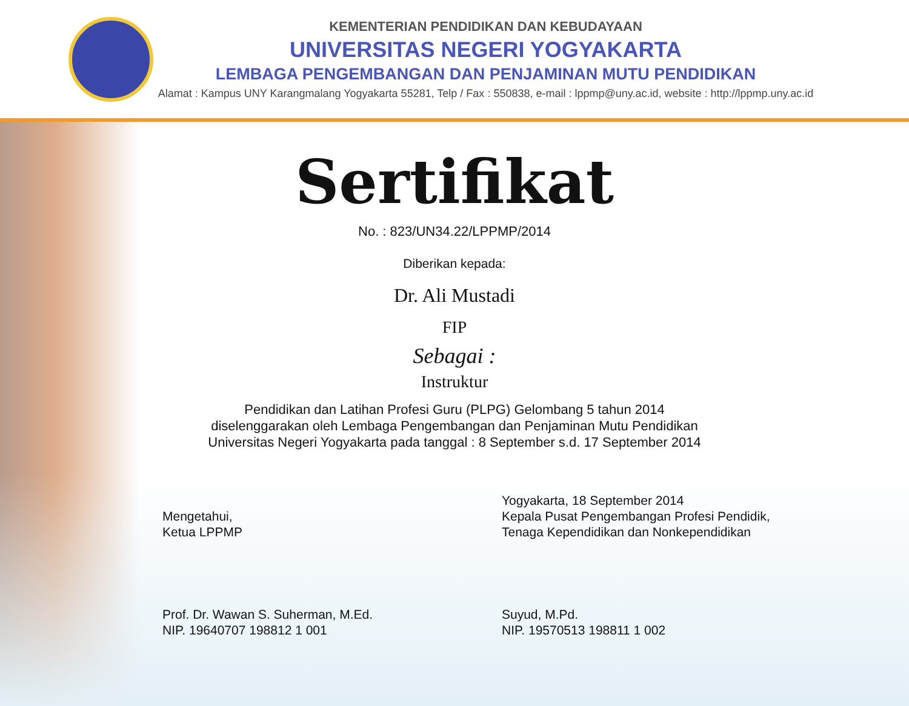KEMENTERIAN PENDIDIKAN DAN KEBUDAYAAN
UNIVERSITAS NEGERI YOGYAKARTA
LEMBAGA PENGEMBANGAN DAN PENJAMINAN MUTU PENDIDIKAN
Alamat : Kampus UNY Karangmalang Yogyakarta 55281, Telp / Fax : 550838, e-mail : lppmp@uny.ac.id, website : http://lppmp.uny.ac.id
Sertifikat
No. : 823/UN34.22/LPPMP/2014
Diberikan kepada:
Dr. Ali Mustadi
FIP
Sebagai :
Instruktur
Pendidikan dan Latihan Profesi Guru (PLPG) Gelombang 5 tahun 2014
diselenggarakan oleh Lembaga Pengembangan dan Penjaminan Mutu Pendidikan
Universitas Negeri Yogyakarta pada tanggal : 8 September s.d. 17 September 2014
Mengetahui,
Ketua LPPMP
Prof. Dr. Wawan S. Suherman, M.Ed.
NIP. 19640707 198812 1 001
Yogyakarta, 18 September 2014
Kepala Pusat Pengembangan Profesi Pendidik,
Tenaga Kependidikan dan Nonkependidikan
Suyud, M.Pd.
NIP. 19570513 198811 1 002